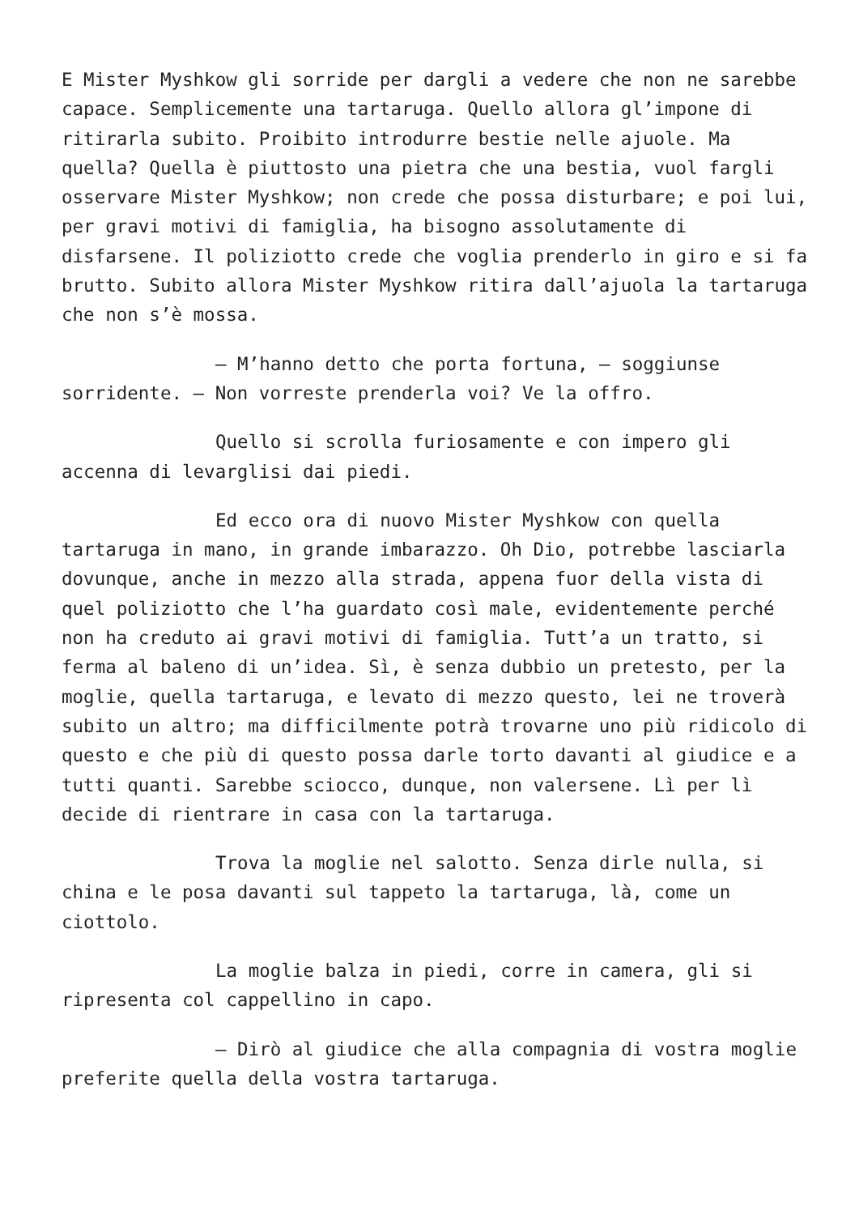E Mister Myshkow gli sorride per dargli a vedere che non ne sarebbe capace. Semplicemente una tartaruga. Quello allora gl’impone di ritirarla subito. Proibito introdurre bestie nelle ajuole. Ma quella? Quella è piuttosto una pietra che una bestia, vuol fargli osservare Mister Myshkow; non crede che possa disturbare; e poi lui, per gravi motivi di famiglia, ha bisogno assolutamente di disfarsene. Il poliziotto crede che voglia prenderlo in giro e si fa brutto. Subito allora Mister Myshkow ritira dall’ajuola la tartaruga che non s’è mossa.
– M’hanno detto che porta fortuna, – soggiunse sorridente. – Non vorreste prenderla voi? Ve la offro.
Quello si scrolla furiosamente e con impero gli accenna di levarglisi dai piedi.
Ed ecco ora di nuovo Mister Myshkow con quella tartaruga in mano, in grande imbarazzo. Oh Dio, potrebbe lasciarla dovunque, anche in mezzo alla strada, appena fuor della vista di quel poliziotto che l’ha guardato così male, evidentemente perché non ha creduto ai gravi motivi di famiglia. Tutt’a un tratto, si ferma al baleno di un’idea. Sì, è senza dubbio un pretesto, per la moglie, quella tartaruga, e levato di mezzo questo, lei ne troverà subito un altro; ma difficilmente potrà trovarne uno più ridicolo di questo e che più di questo possa darle torto davanti al giudice e a tutti quanti. Sarebbe sciocco, dunque, non valersene. Lì per lì decide di rientrare in casa con la tartaruga.
Trova la moglie nel salotto. Senza dirle nulla, si china e le posa davanti sul tappeto la tartaruga, là, come un ciottolo.
La moglie balza in piedi, corre in camera, gli si ripresenta col cappellino in capo.
– Dirò al giudice che alla compagnia di vostra moglie preferite quella della vostra tartaruga.